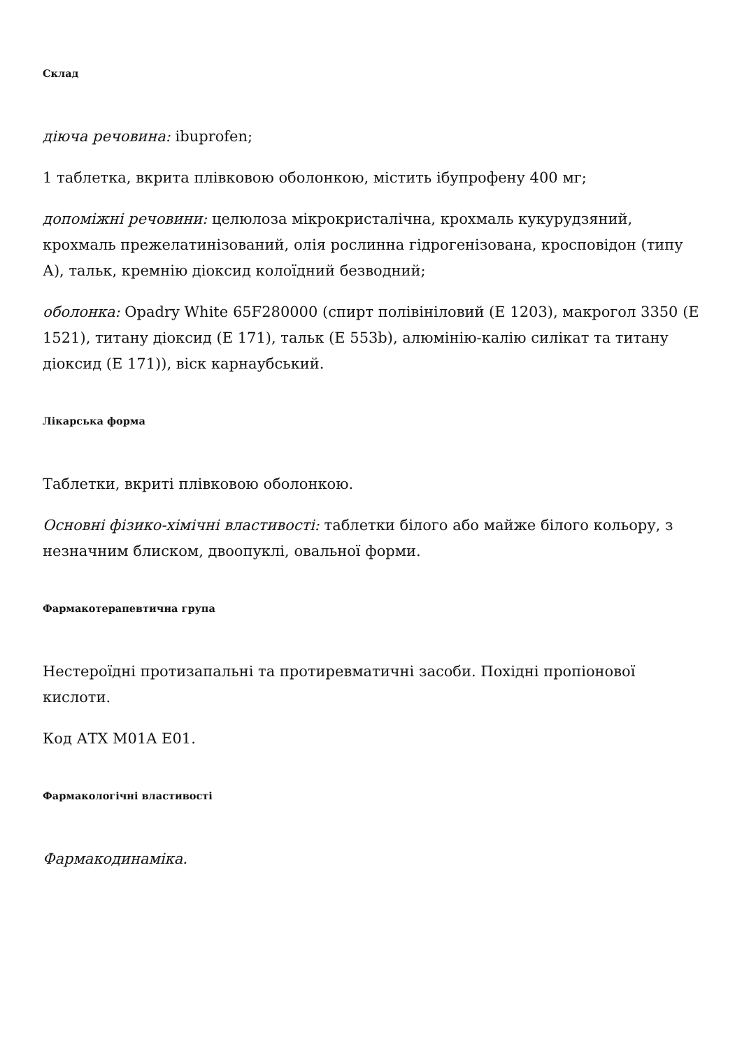Склад
діюча речовина: ibuprofen;
1 таблетка, вкрита плівковою оболонкою, містить ібупрофену 400 мг;
допоміжні речовини: целюлоза мікрокристалічна, крохмаль кукурудзяний, крохмаль прежелатинізований, олія рослинна гідрогенізована, кросповідон (типу А), тальк, кремнію діоксид колоїдний безводний;
оболонка: Opadry White 65F280000 (спирт полівініловий (Е 1203), макрогол 3350 (Е 1521), титану діоксид (Е 171), тальк (Е 553b), алюмінію-калію силікат та титану діоксид (Е 171)), віск карнаубський.
Лікарська форма
Таблетки, вкриті плівковою оболонкою.
Основні фізико-хімічні властивості: таблетки білого або майже білого кольору, з незначним блиском, двоопуклі, овальної форми.
Фармакотерапевтична група
Нестероїдні протизапальні та протиревматичні засоби. Похідні пропіонової кислоти.
Код АТХ M01A E01.
Фармакологічні властивості
Фармакодинаміка.